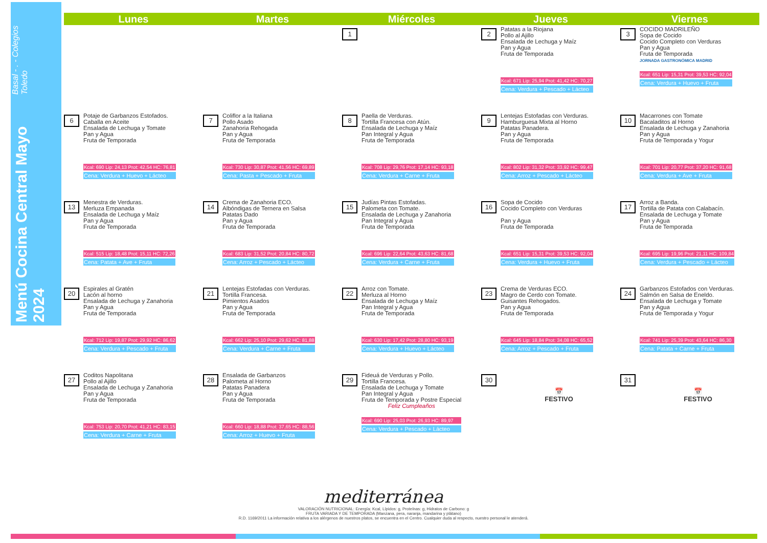Menú Cocina Central Mayo 2024 Basal - . - Colegios Toledo
| Lunes | Martes | Miércoles | Jueves | Viernes |
| --- | --- | --- | --- | --- |
| | | 1 | 2 Patatas a la Riojana Pollo al Ajillo Ensalada de Lechuga y Maíz Pan y Agua Fruta de Temporada Kcal: 671 Lip: 25,94 Prot: 41,42 HC: 70,27 Cena: Verdura + Pescado + Lácteo | 3 COCIDO MADRILEÑO Sopa de Cocido Cocido Completo con Verduras Pan y Agua Fruta de Temporada JORNADA GASTRONÓMICA MADRID Kcal: 651 Lip: 15,31 Prot: 39,53 HC: 92,04 Cena: Verdura + Huevo + Fruta |
| 6 Potaje de Garbanzos Estofados. Caballa en Aceite Ensalada de Lechuga y Tomate Pan y Agua Fruta de Temporada Kcal: 690 Lip: 24,13 Prot: 42,54 HC: 76,81 Cena: Verdura + Huevo + Lácteo | 7 Coliflor a la Italiana Pollo Asado Zanahoria Rehogada Pan y Agua Fruta de Temporada Kcal: 730 Lip: 30,87 Prot: 41,56 HC: 69,89 Cena: Pasta + Pescado + Fruta | 8 Paella de Verduras. Tortilla Francesa con Atún. Ensalada de Lechuga y Maíz Pan Integral y Agua Fruta de Temporada Kcal: 708 Lip: 29,76 Prot: 17,14 HC: 93,18 Cena: Verdura + Carne + Fruta | 9 Lentejas Estofadas con Verduras. Hamburguesa Mixta al Horno Patatas Panadera. Pan y Agua Fruta de Temporada Kcal: 802 Lip: 31,32 Prot: 33,92 HC: 99,47 Cena: Arroz + Pescado + Lácteo | 10 Macarrones con Tomate Bacaladitos al Horno Ensalada de Lechuga y Zanahoria Pan y Agua Fruta de Temporada y Yogur Kcal: 701 Lip: 20,77 Prot: 37,20 HC: 91,68 Cena: Verdura + Ave + Fruta |
| 13 Menestra de Verduras. Merluza Empanada Ensalada de Lechuga y Maíz Pan y Agua Fruta de Temporada Kcal: 515 Lip: 18,48 Prot: 15,11 HC: 72,26 Cena: Patata + Ave + Fruta | 14 Crema de Zanahoria ECO. Albóndigas de Ternera en Salsa Patatas Dado Pan y Agua Fruta de Temporada Kcal: 683 Lip: 31,52 Prot: 20,84 HC: 80,72 Cena: Arroz + Pescado + Lácteo | 15 Judías Pintas Estofadas. Palometa con Tomate. Ensalada de Lechuga y Zanahoria Pan Integral y Agua Fruta de Temporada Kcal: 696 Lip: 22,64 Prot: 43,63 HC: 81,68 Cena: Verdura + Carne + Fruta | 16 Sopa de Cocido Cocido Completo con Verduras Pan y Agua Fruta de Temporada Kcal: 651 Lip: 15,31 Prot: 39,53 HC: 92,04 Cena: Verdura + Huevo + Fruta | 17 Arroz a Banda. Tortilla de Patata con Calabacín. Ensalada de Lechuga y Tomate Pan y Agua Fruta de Temporada Kcal: 695 Lip: 19,96 Prot: 21,11 HC: 109,84 Cena: Verdura + Pescado + Lácteo |
| 20 Espirales al Gratén Lacón al horno Ensalada de Lechuga y Zanahoria Pan y Agua Fruta de Temporada Kcal: 712 Lip: 19,87 Prot: 29,92 HC: 86,62 Cena: Verdura + Pescado + Fruta | 21 Lentejas Estofadas con Verduras. Tortilla Francesa. Pimientos Asados Pan y Agua Fruta de Temporada Kcal: 662 Lip: 25,10 Prot: 29,62 HC: 81,88 Cena: Verdura + Carne + Fruta | 22 Arroz con Tomate. Merluza al Horno Ensalada de Lechuga y Maíz Pan Integral y Agua Fruta de Temporada Kcal: 630 Lip: 17,42 Prot: 28,80 HC: 93,19 Cena: Verdura + Huevo + Lácteo | 23 Crema de Verduras ECO. Magro de Cerdo con Tomate. Guisantes Rehogados. Pan y Agua Fruta de Temporada Kcal: 645 Lip: 18,84 Prot: 34,08 HC: 65,52 Cena: Arroz + Pescado + Fruta | 24 Garbanzos Estofados con Verduras. Salmón en Salsa de Eneldo. Ensalada de Lechuga y Tomate Pan y Agua Fruta de Temporada y Yogur Kcal: 741 Lip: 25,39 Prot: 43,64 HC: 86,30 Cena: Patata + Carne + Fruta |
| 27 Coditos Napolitana Pollo al Ajillo Ensalada de Lechuga y Zanahoria Pan y Agua Fruta de Temporada Kcal: 753 Lip: 20,70 Prot: 41,21 HC: 83,15 Cena: Verdura + Carne + Fruta | 28 Ensalada de Garbanzos Palometa al Horno Patatas Panadera Pan y Agua Fruta de Temporada Kcal: 660 Lip: 18,88 Prot: 37,65 HC: 88,56 Cena: Arroz + Huevo + Fruta | 29 Fideuá de Verduras y Pollo. Tortilla Francesa. Ensalada de Lechuga y Tomate Pan Integral y Agua Fruta de Temporada y Postre Especial Feliz Cumpleaños Kcal: 690 Lip: 25,03 Prot: 26,93 HC: 89,97 Cena: Verdura + Pescado + Lácteo | 30 📅 FESTIVO | 31 📅 FESTIVO |
mediterránea
VALORACIÓN NUTRICIONAL: Energía: Kcal, Lípidos: g, Proteínas: g, Hidratos de Carbono: g
FRUTA VARIADA Y DE TEMPORADA (Manzana, pera, naranja, mandarina y plátano)
R.D. 1169/2011 La información relativa a los alérgenos de nuestros platos, se encuentra en el Centro. Cualquier duda al respecto, nuestro personal le atenderá.